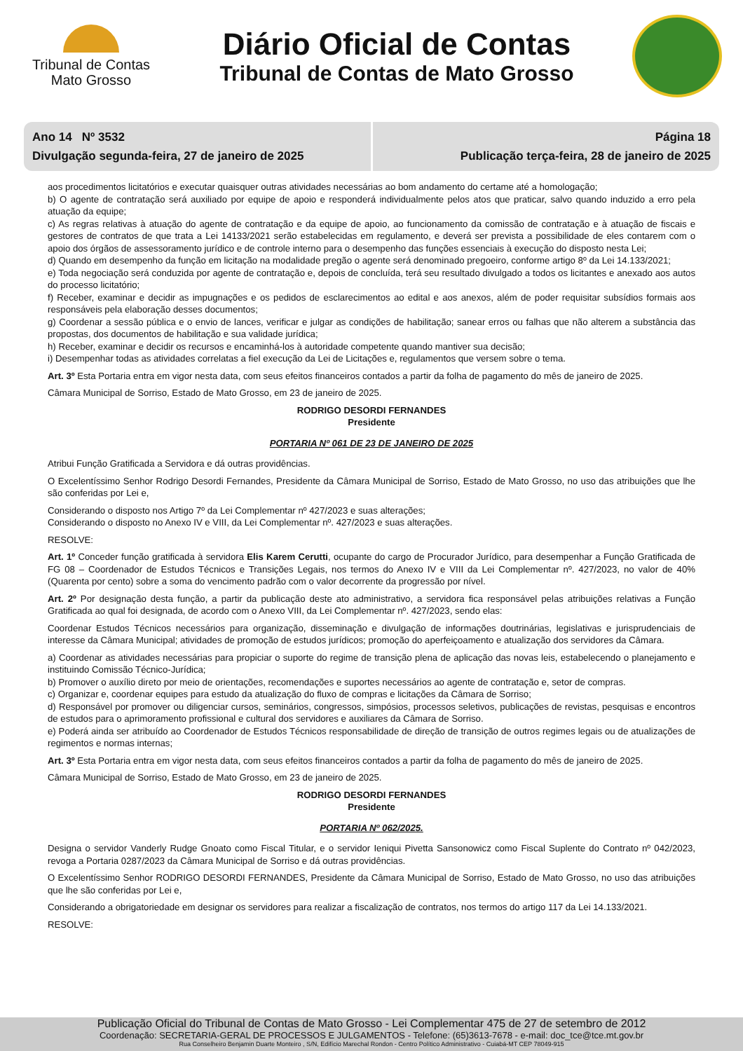Tribunal de Contas
Mato Grosso
Diário Oficial de Contas
Tribunal de Contas de Mato Grosso
Ano 14 Nº 3532
Divulgação segunda-feira, 27 de janeiro de 2025
Página 18
Publicação terça-feira, 28 de janeiro de 2025
aos procedimentos licitatórios e executar quaisquer outras atividades necessárias ao bom andamento do certame até a homologação;
b) O agente de contratação será auxiliado por equipe de apoio e responderá individualmente pelos atos que praticar, salvo quando induzido a erro pela atuação da equipe;
c) As regras relativas à atuação do agente de contratação e da equipe de apoio, ao funcionamento da comissão de contratação e à atuação de fiscais e gestores de contratos de que trata a Lei 14133/2021 serão estabelecidas em regulamento, e deverá ser prevista a possibilidade de eles contarem com o apoio dos órgãos de assessoramento jurídico e de controle interno para o desempenho das funções essenciais à execução do disposto nesta Lei;
d) Quando em desempenho da função em licitação na modalidade pregão o agente será denominado pregoeiro, conforme artigo 8º da Lei 14.133/2021;
e) Toda negociação será conduzida por agente de contratação e, depois de concluída, terá seu resultado divulgado a todos os licitantes e anexado aos autos do processo licitatório;
f) Receber, examinar e decidir as impugnações e os pedidos de esclarecimentos ao edital e aos anexos, além de poder requisitar subsídios formais aos responsáveis pela elaboração desses documentos;
g) Coordenar a sessão pública e o envio de lances, verificar e julgar as condições de habilitação; sanear erros ou falhas que não alterem a substância das propostas, dos documentos de habilitação e sua validade jurídica;
h) Receber, examinar e decidir os recursos e encaminhá-los à autoridade competente quando mantiver sua decisão;
i) Desempenhar todas as atividades correlatas a fiel execução da Lei de Licitações e, regulamentos que versem sobre o tema.
Art. 3º Esta Portaria entra em vigor nesta data, com seus efeitos financeiros contados a partir da folha de pagamento do mês de janeiro de 2025.
Câmara Municipal de Sorriso, Estado de Mato Grosso, em 23 de janeiro de 2025.
RODRIGO DESORDI FERNANDES
Presidente
PORTARIA Nº 061 DE 23 DE JANEIRO DE 2025
Atribui Função Gratificada a Servidora e dá outras providências.
O Excelentíssimo Senhor Rodrigo Desordi Fernandes, Presidente da Câmara Municipal de Sorriso, Estado de Mato Grosso, no uso das atribuições que lhe são conferidas por Lei e,
Considerando o disposto nos Artigo 7º da Lei Complementar nº 427/2023 e suas alterações;
Considerando o disposto no Anexo IV e VIII, da Lei Complementar nº. 427/2023 e suas alterações.
RESOLVE:
Art. 1º Conceder função gratificada à servidora Elis Karem Cerutti, ocupante do cargo de Procurador Jurídico, para desempenhar a Função Gratificada de FG 08 – Coordenador de Estudos Técnicos e Transições Legais, nos termos do Anexo IV e VIII da Lei Complementar nº. 427/2023, no valor de 40% (Quarenta por cento) sobre a soma do vencimento padrão com o valor decorrente da progressão por nível.
Art. 2º Por designação desta função, a partir da publicação deste ato administrativo, a servidora fica responsável pelas atribuições relativas a Função Gratificada ao qual foi designada, de acordo com o Anexo VIII, da Lei Complementar nº. 427/2023, sendo elas:
Coordenar Estudos Técnicos necessários para organização, disseminação e divulgação de informações doutrinárias, legislativas e jurisprudenciais de interesse da Câmara Municipal; atividades de promoção de estudos jurídicos; promoção do aperfeiçoamento e atualização dos servidores da Câmara.
a) Coordenar as atividades necessárias para propiciar o suporte do regime de transição plena de aplicação das novas leis, estabelecendo o planejamento e instituindo Comissão Técnico-Jurídica;
b) Promover o auxílio direto por meio de orientações, recomendações e suportes necessários ao agente de contratação e, setor de compras.
c) Organizar e, coordenar equipes para estudo da atualização do fluxo de compras e licitações da Câmara de Sorriso;
d) Responsável por promover ou diligenciar cursos, seminários, congressos, simpósios, processos seletivos, publicações de revistas, pesquisas e encontros de estudos para o aprimoramento profissional e cultural dos servidores e auxiliares da Câmara de Sorriso.
e) Poderá ainda ser atribuído ao Coordenador de Estudos Técnicos responsabilidade de direção de transição de outros regimes legais ou de atualizações de regimentos e normas internas;
Art. 3º Esta Portaria entra em vigor nesta data, com seus efeitos financeiros contados a partir da folha de pagamento do mês de janeiro de 2025.
Câmara Municipal de Sorriso, Estado de Mato Grosso, em 23 de janeiro de 2025.
RODRIGO DESORDI FERNANDES
Presidente
PORTARIA Nº 062/2025.
Designa o servidor Vanderly Rudge Gnoato como Fiscal Titular, e o servidor Ieniqui Pivetta Sansonowicz como Fiscal Suplente do Contrato nº 042/2023, revoga a Portaria 0287/2023 da Câmara Municipal de Sorriso e dá outras providências.
O Excelentíssimo Senhor RODRIGO DESORDI FERNANDES, Presidente da Câmara Municipal de Sorriso, Estado de Mato Grosso, no uso das atribuições que lhe são conferidas por Lei e,
Considerando a obrigatoriedade em designar os servidores para realizar a fiscalização de contratos, nos termos do artigo 117 da Lei 14.133/2021.
RESOLVE:
Publicação Oficial do Tribunal de Contas de Mato Grosso - Lei Complementar 475 de 27 de setembro de 2012
Coordenação: SECRETARIA-GERAL DE PROCESSOS E JULGAMENTOS - Telefone: (65)3613-7678 - e-mail: doc_tce@tce.mt.gov.br
Rua Conselheiro Benjamin Duarte Monteiro , S/N, Edifício Marechal Rondon - Centro Político Administrativo - Cuiabá-MT CEP 78049-915